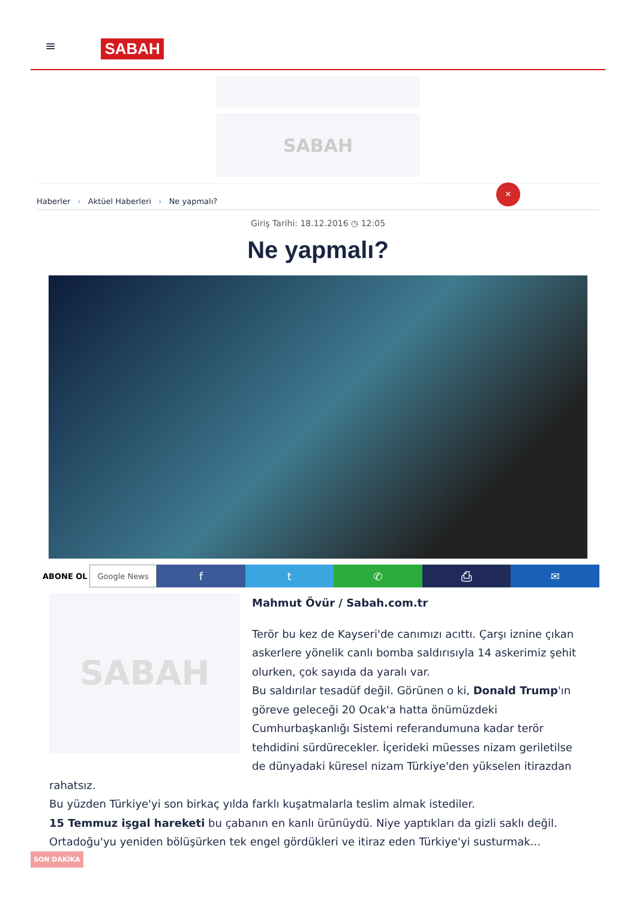≡
SABAH
SABAH
Haberler › Aktüel Haberleri › Ne yapmalı?
✕
Giriş Tarihi: 18.12.2016 ◷ 12:05
Ne yapmalı?
ABONE OL Google News
f t ✆ ⎙ ✉
SABAH
Mahmut Övür / Sabah.com.tr
Terör bu kez de Kayseri'de canımızı acıttı. Çarşı iznine çıkan askerlere yönelik canlı bomba saldırısıyla 14 askerimiz şehit olurken, çok sayıda da yaralı var.
Bu saldırılar tesadüf değil. Görünen o ki, Donald Trump'ın göreve geleceği 20 Ocak'a hatta önümüzdeki Cumhurbaşkanlığı Sistemi referandumuna kadar terör tehdidini sürdürecekler. İçerideki müesses nizam geriletilse de dünyadaki küresel nizam Türkiye'den yükselen itirazdan rahatsız.
Bu yüzden Türkiye'yi son birkaç yılda farklı kuşatmalarla teslim almak istediler.
15 Temmuz işgal hareketi bu çabanın en kanlı ürünüydü. Niye yaptıkları da gizli saklı değil.
Ortadoğu'yu yeniden bölüşürken tek engel gördükleri ve itiraz eden Türkiye'yi susturmak...
SON DAKİKA